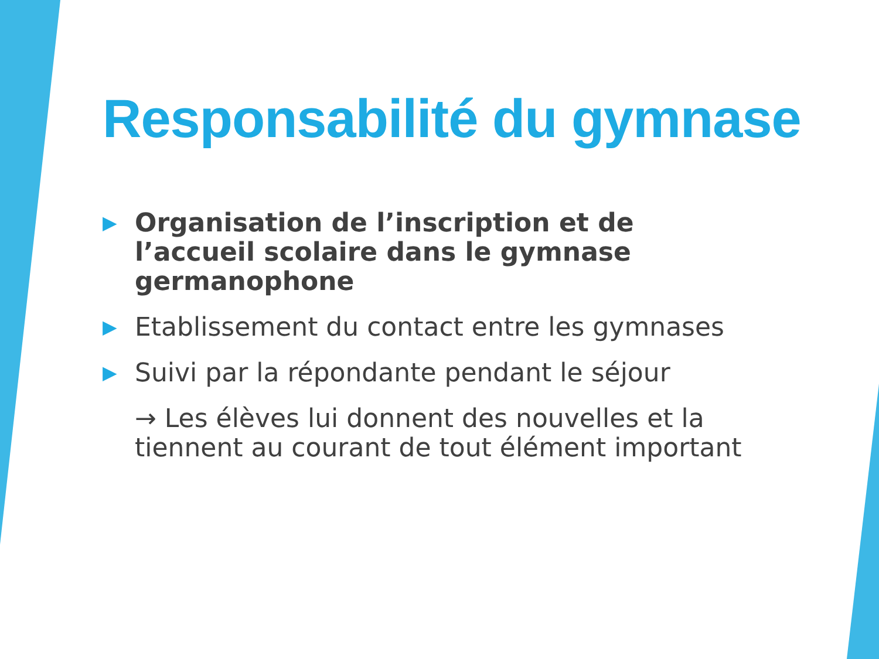Responsabilité du gymnase
▶ Organisation de l’inscription et de l’accueil scolaire dans le gymnase germanophone
▶ Etablissement du contact entre les gymnases
▶ Suivi par la répondante pendant le séjour
→ Les élèves lui donnent des nouvelles et la tiennent au courant de tout élément important